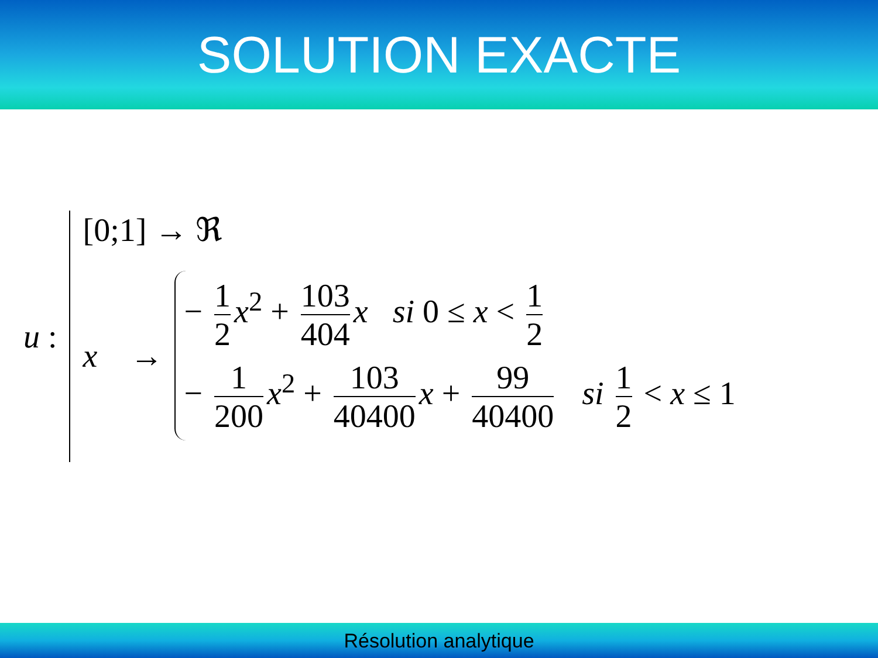SOLUTION EXACTE
u :
[0;1] → ℜ
x →
− 1 2 x<sup>2</sup> + 103 404 x si 0 ≤ x < 1 2
− 1 200 x<sup>2</sup> + 103 40400 x + 99 40400 si 1 2 < x ≤ 1
Résolution analytique